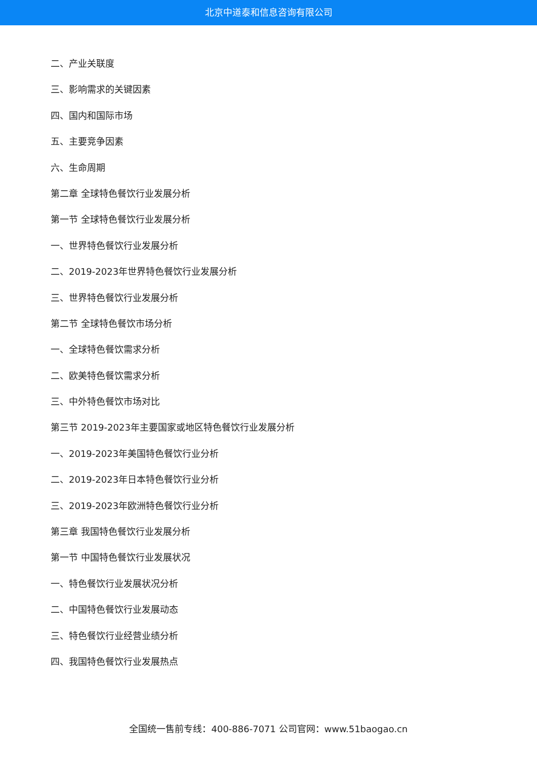北京中道泰和信息咨询有限公司
二、产业关联度
三、影响需求的关键因素
四、国内和国际市场
五、主要竞争因素
六、生命周期
第二章 全球特色餐饮行业发展分析
第一节 全球特色餐饮行业发展分析
一、世界特色餐饮行业发展分析
二、2019-2023年世界特色餐饮行业发展分析
三、世界特色餐饮行业发展分析
第二节 全球特色餐饮市场分析
一、全球特色餐饮需求分析
二、欧美特色餐饮需求分析
三、中外特色餐饮市场对比
第三节 2019-2023年主要国家或地区特色餐饮行业发展分析
一、2019-2023年美国特色餐饮行业分析
二、2019-2023年日本特色餐饮行业分析
三、2019-2023年欧洲特色餐饮行业分析
第三章 我国特色餐饮行业发展分析
第一节 中国特色餐饮行业发展状况
一、特色餐饮行业发展状况分析
二、中国特色餐饮行业发展动态
三、特色餐饮行业经营业绩分析
四、我国特色餐饮行业发展热点
全国统一售前专线：400-886-7071 公司官网：www.51baogao.cn